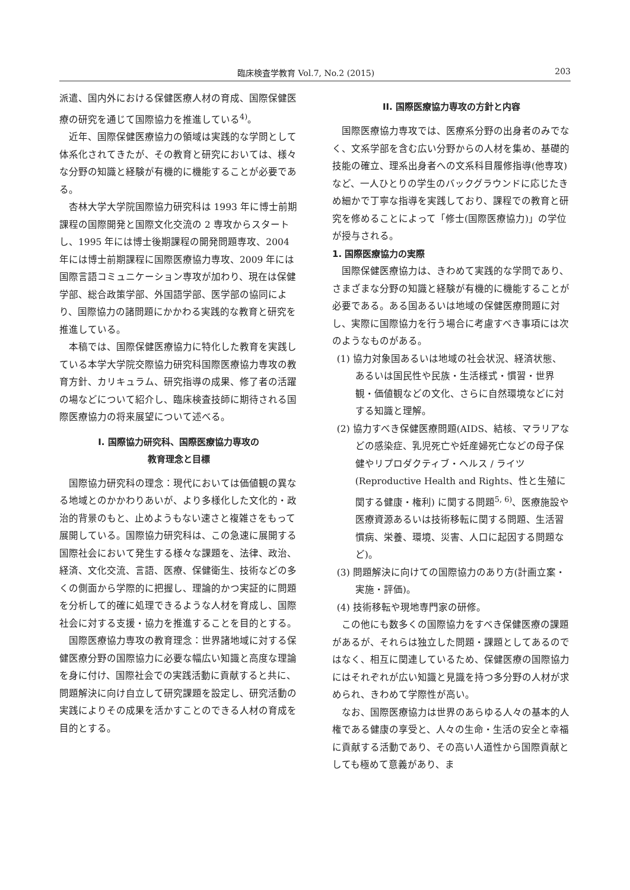臨床検査学教育 Vol.7, No.2 (2015) 203
派遣、国内外における保健医療人材の育成、国際保健医療の研究を通じて国際協力を推進している<sup>4)</sup>。
近年、国際保健医療協力の領域は実践的な学問として体系化されてきたが、その教育と研究においては、様々な分野の知識と経験が有機的に機能することが必要である。
杏林大学大学院国際協力研究科は 1993 年に博士前期課程の国際開発と国際文化交流の 2 専攻からスタートし、1995 年には博士後期課程の開発問題専攻、2004 年には博士前期課程に国際医療協力専攻、2009 年には国際言語コミュニケーション専攻が加わり、現在は保健学部、総合政策学部、外国語学部、医学部の協同により、国際協力の諸問題にかかわる実践的な教育と研究を推進している。
本稿では、国際保健医療協力に特化した教育を実践している本学大学院交際協力研究科国際医療協力専攻の教育方針、カリキュラム、研究指導の成果、修了者の活躍の場などについて紹介し、臨床検査技師に期待される国際医療協力の将来展望について述べる。
I. 国際協力研究科、国際医療協力専攻の
教育理念と目標
国際協力研究科の理念：現代においては価値観の異なる地域とのかかわりあいが、より多様化した文化的・政治的背景のもと、止めようもない速さと複雑さをもって展開している。国際協力研究科は、この急速に展開する国際社会において発生する様々な課題を、法律、政治、経済、文化交流、言語、医療、保健衛生、技術などの多くの側面から学際的に把握し、理論的かつ実証的に問題を分析して的確に処理できるような人材を育成し、国際社会に対する支援・協力を推進することを目的とする。
国際医療協力専攻の教育理念：世界諸地域に対する保健医療分野の国際協力に必要な幅広い知識と高度な理論を身に付け、国際社会での実践活動に貢献すると共に、問題解決に向け自立して研究課題を設定し、研究活動の実践によりその成果を活かすことのできる人材の育成を目的とする。
II. 国際医療協力専攻の方針と内容
国際医療協力専攻では、医療系分野の出身者のみでなく、文系学部を含む広い分野からの人材を集め、基礎的技能の確立、理系出身者への文系科目履修指導(他専攻)など、一人ひとりの学生のバックグラウンドに応じたきめ細かで丁寧な指導を実践しており、課程での教育と研究を修めることによって「修士(国際医療協力)」の学位が授与される。
1. 国際医療協力の実際
国際保健医療協力は、きわめて実践的な学問であり、さまざまな分野の知識と経験が有機的に機能することが必要である。ある国あるいは地域の保健医療問題に対し、実際に国際協力を行う場合に考慮すべき事項には次のようなものがある。
(1) 協力対象国あるいは地域の社会状況、経済状態、あるいは国民性や民族・生活様式・慣習・世界観・価値観などの文化、さらに自然環境などに対する知識と理解。
(2) 協力すべき保健医療問題(AIDS、結核、マラリアなどの感染症、乳児死亡や妊産婦死亡などの母子保健やリプロダクティブ・ヘルス / ライツ(Reproductive Health and Rights、性と生殖に関する健康・権利) に関する問題<sup>5, 6)</sup>、医療施設や医療資源あるいは技術移転に関する問題、生活習慣病、栄養、環境、災害、人口に起因する問題など)。
(3) 問題解決に向けての国際協力のあり方(計画立案・実施・評価)。
(4) 技術移転や現地専門家の研修。
この他にも数多くの国際協力をすべき保健医療の課題があるが、それらは独立した問題・課題としてあるのではなく、相互に関連しているため、保健医療の国際協力にはそれぞれが広い知識と見識を持つ多分野の人材が求められ、きわめて学際性が高い。
なお、国際医療協力は世界のあらゆる人々の基本的人権である健康の享受と、人々の生命・生活の安全と幸福に貢献する活動であり、その高い人道性から国際貢献としても極めて意義があり、ま